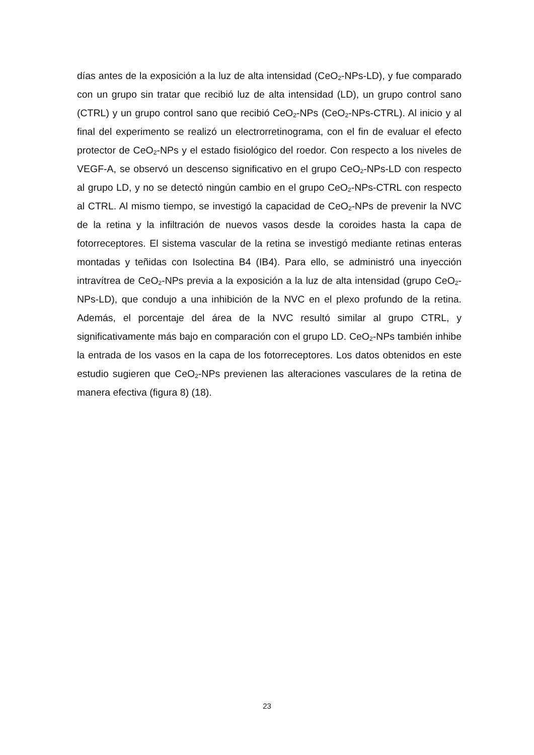días antes de la exposición a la luz de alta intensidad (CeO<sub>2</sub>-NPs-LD), y fue comparado con un grupo sin tratar que recibió luz de alta intensidad (LD), un grupo control sano (CTRL) y un grupo control sano que recibió CeO<sub>2</sub>-NPs (CeO<sub>2</sub>-NPs-CTRL). Al inicio y al final del experimento se realizó un electrorretinograma, con el fin de evaluar el efecto protector de CeO<sub>2</sub>-NPs y el estado fisiológico del roedor. Con respecto a los niveles de VEGF-A, se observó un descenso significativo en el grupo CeO<sub>2</sub>-NPs-LD con respecto al grupo LD, y no se detectó ningún cambio en el grupo CeO<sub>2</sub>-NPs-CTRL con respecto al CTRL. Al mismo tiempo, se investigó la capacidad de CeO<sub>2</sub>-NPs de prevenir la NVC de la retina y la infiltración de nuevos vasos desde la coroides hasta la capa de fotorreceptores. El sistema vascular de la retina se investigó mediante retinas enteras montadas y teñidas con Isolectina B4 (IB4). Para ello, se administró una inyección intravítrea de CeO<sub>2</sub>-NPs previa a la exposición a la luz de alta intensidad (grupo CeO<sub>2</sub>-NPs-LD), que condujo a una inhibición de la NVC en el plexo profundo de la retina. Además, el porcentaje del área de la NVC resultó similar al grupo CTRL, y significativamente más bajo en comparación con el grupo LD. CeO<sub>2</sub>-NPs también inhibe la entrada de los vasos en la capa de los fotorreceptores. Los datos obtenidos en este estudio sugieren que CeO<sub>2</sub>-NPs previenen las alteraciones vasculares de la retina de manera efectiva (figura 8) (18).
23